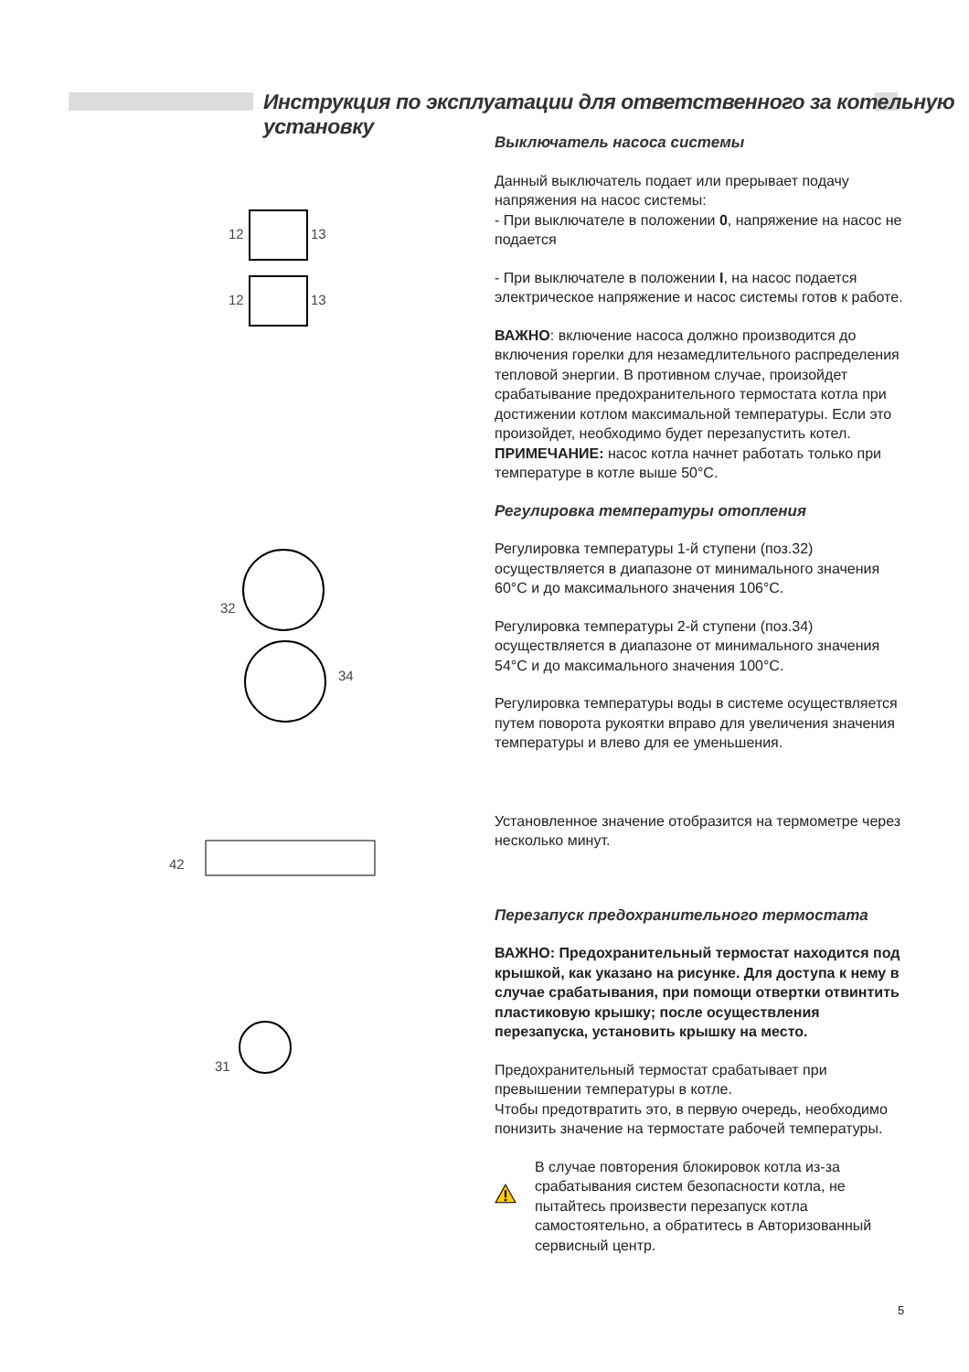Инструкция по эксплуатации для ответственного за котельную установку
12 13
12 13
32
34
42
31
Выключатель насоса системы
Данный выключатель подает или прерывает подачу напряжения на насос системы:
- При выключателе в положении 0, напряжение на насос не подается
- При выключателе в положении I, на насос подается электрическое напряжение и насос системы готов к работе.
ВАЖНО: включение насоса должно производится до включения горелки для незамедлительного распределения тепловой энергии. В противном случае, произойдет срабатывание предохранительного термостата котла при достижении котлом максимальной температуры. Если это произойдет, необходимо будет перезапустить котел.
ПРИМЕЧАНИЕ: насос котла начнет работать только при температуре в котле выше 50°С.
Регулировка температуры отопления
Регулировка температуры 1-й ступени (поз.32) осуществляется в диапазоне от минимального значения 60°С и до максимального значения 106°С.
Регулировка температуры 2-й ступени (поз.34) осуществляется в диапазоне от минимального значения 54°С и до максимального значения 100°С.
Регулировка температуры воды в системе осуществляется путем поворота рукоятки вправо для увеличения значения температуры и влево для ее уменьшения.
Установленное значение отобразится на термометре через несколько минут.
Перезапуск предохранительного термостата
ВАЖНО: Предохранительный термостат находится под крышкой, как указано на рисунке. Для доступа к нему в случае срабатывания, при помощи отвертки отвинтить пластиковую крышку; после осуществления перезапуска, установить крышку на место.
Предохранительный термостат срабатывает при превышении температуры в котле.
Чтобы предотвратить это, в первую очередь, необходимо понизить значение на термостате рабочей температуры.
В случае повторения блокировок котла из-за срабатывания систем безопасности котла, не пытайтесь произвести перезапуск котла самостоятельно, а обратитесь в Авторизованный сервисный центр.
5